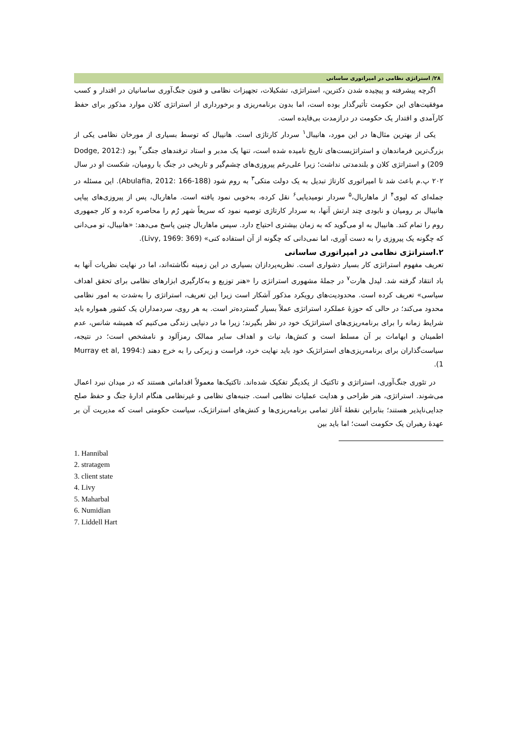۲۸/ استراتژی نظامی در امپراتوری ساسانی
اگرچه پیشرفته و پیچیده شدن دکترین، استراتژی، تشکیلات، تجهیزات نظامی و فنون جنگ‌آوری ساسانیان در اقتدار و کسب موفقیت‌های این حکومت تأثیرگذار بوده است، اما بدون برنامه‌ریزی و برخورداری از استراتژی کلان موارد مذکور برای حفظ کارآمدی و اقتدار یک حکومت در درازمدت بی‌فایده است.
یکی از بهترین مثال‌ها در این مورد، هانیبال<sup>۱</sup> سردار کارتاژی است. هانیبال که توسط بسیاری از مورخان نظامی یکی از بزرگ‌ترین فرماندهان و استراتژیست‌های تاریخ نامیده شده است، تنها یک مدبر و استاد ترفندهای جنگی<sup>۲</sup> بود (Dodge, 2012: 209) و استراتژی کلان و بلندمدتی نداشت؛ زیرا علی‌رغم پیروزی‌های چشم‌گیر و تاریخی در جنگ با رومیان، شکست او در سال ۲۰۲ پ.م باعث شد تا امپراتوری کارتاژ تبدیل به یک دولت متکی<sup>۳</sup> به روم شود (Abulafia, 2012: 166-188). این مسئله در جمله‌ای که لیوی<sup>۴</sup> از ماهاربال،<sup>۵</sup> سردار نومیدیایی<sup>۶</sup> نقل کرده، به‌خوبی نمود یافته است. ماهاربال، پس از پیروزی‌های پیاپی هانیبال بر رومیان و نابودی چند ارتش آنها، به سردار کارتاژی توصیه نمود که سریعاً شهر رُم را محاصره کرده و کار جمهوری روم را تمام کند. هانیبال به او می‌گوید که به زمان بیشتری احتیاج دارد. سپس ماهاربال چنین پاسخ می‌دهد: «هانیبال، تو می‌دانی که چگونه یک پیروزی را به دست آوری، اما نمی‌دانی که چگونه از آن استفاده کنی» (Livy, 1969: 369).
۲.استراتژی نظامی در امپراتوری ساسانی
تعریف مفهوم استراتژی کار بسیار دشواری است. نظریه‌پردازان بسیاری در این زمینه نگاشته‌اند، اما در نهایت نظریات آنها به باد انتقاد گرفته شد. لیدل هارت<sup>۷</sup> در جملهٔ مشهوری استراتژی را «هنر توزیع و به‌کارگیری ابزارهای نظامی برای تحقق اهداف سیاسی» تعریف کرده است. محدودیت‌های رویکرد مذکور آشکار است زیرا این تعریف، استراتژی را به‌شدت به امور نظامی محدود می‌کند؛ در حالی که حوزهٔ عملکرد استراتژی عملاً بسیار گسترده‌تر است. به هر روی، سردمداران یک کشور همواره باید شرایط زمانه را برای برنامه‌ریزی‌های استراتژیک خود در نظر بگیرند؛ زیرا ما در دنیایی زندگی می‌کنیم که همیشه شانس، عدم اطمینان و ابهامات بر آن مسلط است و کنش‌ها، نیات و اهداف سایر ممالک رمزآلود و نامشخص است؛ در نتیجه، سیاست‌گذاران برای برنامه‌ریزی‌های استراتژیک خود باید نهایت خرد، فراست و زیرکی را به خرج دهند (Murray et al, 1994: 1).
در تئوری جنگ‌آوری، استراتژی و تاکتیک از یکدیگر تفکیک شده‌اند. تاکتیک‌ها معمولاً اقداماتی هستند که در میدان نبرد اعمال می‌شوند. استراتژی، هنر طراحی و هدایت عملیات نظامی است. جنبه‌های نظامی و غیرنظامی هنگام ادارهٔ جنگ و حفظ صلح جدایی‌ناپذیر هستند؛ بنابراین نقطهٔ آغاز تمامی برنامه‌ریزی‌ها و کنش‌های استراتژیک، سیاست حکومتی است که مدیریت آن بر عهدهٔ رهبران یک حکومت است؛ اما باید بین
1. Hannibal
2. stratagem
3. client state
4. Livy
5. Maharbal
6. Numidian
7. Liddell Hart